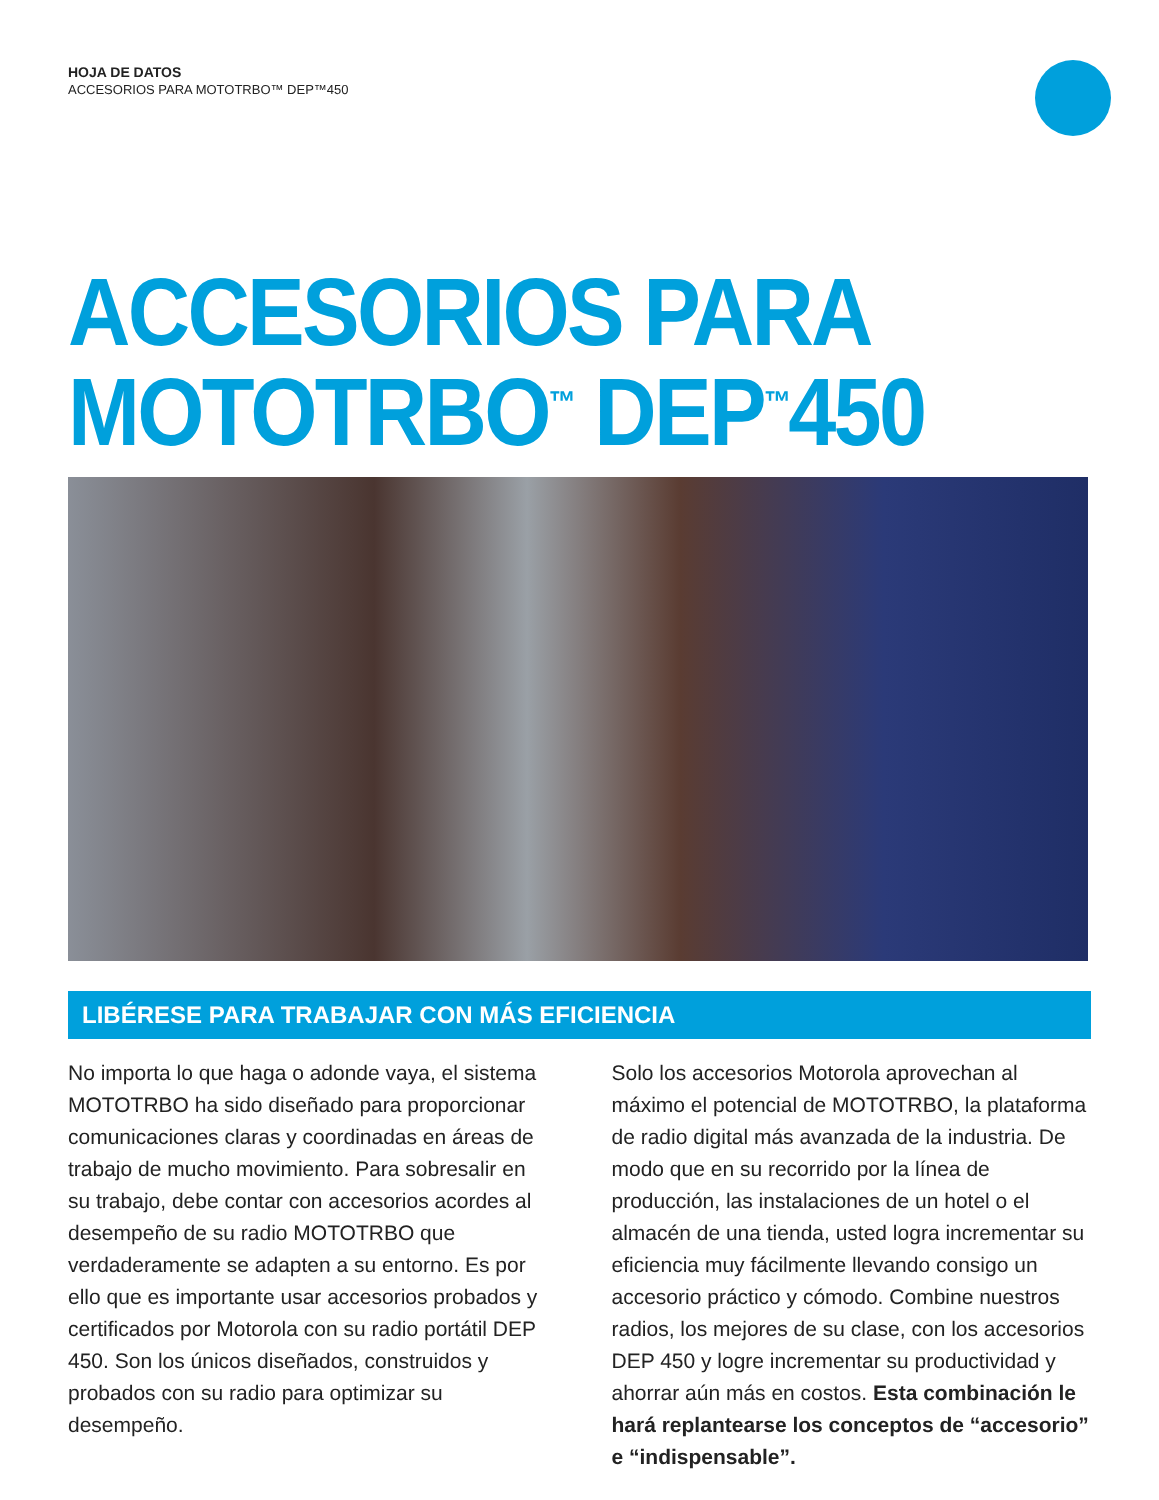HOJA DE DATOS
ACCESORIOS PARA MOTOTRBO™ DEP™450
ACCESORIOS PARA
MOTOTRBO<sup>™</sup> DEP<sup>™</sup>450
LIBÉRESE PARA TRABAJAR CON MÁS EFICIENCIA
No importa lo que haga o adonde vaya, el sistema MOTOTRBO ha sido diseñado para proporcionar comunicaciones claras y coordinadas en áreas de trabajo de mucho movimiento. Para sobresalir en su trabajo, debe contar con accesorios acordes al desempeño de su radio MOTOTRBO que verdaderamente se adapten a su entorno. Es por ello que es importante usar accesorios probados y certificados por Motorola con su radio portátil DEP 450. Son los únicos diseñados, construidos y probados con su radio para optimizar su desempeño.
Solo los accesorios Motorola aprovechan al máximo el potencial de MOTOTRBO, la plataforma de radio digital más avanzada de la industria. De modo que en su recorrido por la línea de producción, las instalaciones de un hotel o el almacén de una tienda, usted logra incrementar su eficiencia muy fácilmente llevando consigo un accesorio práctico y cómodo. Combine nuestros radios, los mejores de su clase, con los accesorios DEP 450 y logre incrementar su productividad y ahorrar aún más en costos. Esta combinación le hará replantearse los conceptos de “accesorio” e “indispensable”.